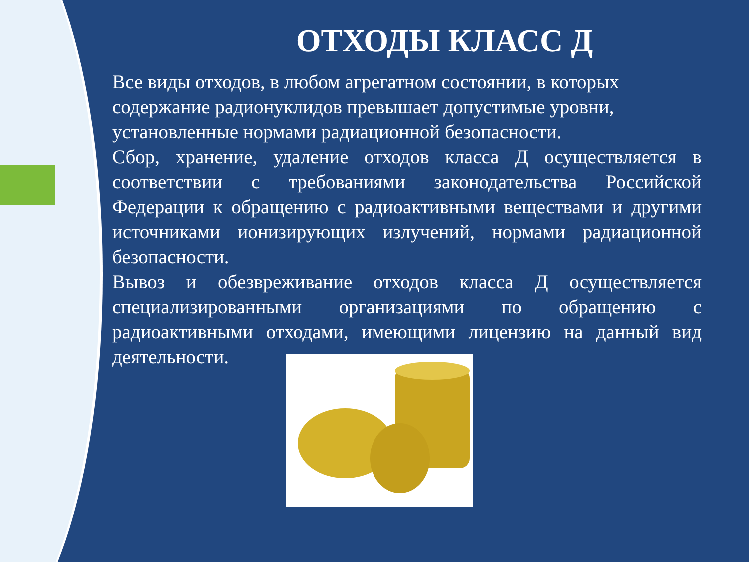ОТХОДЫ КЛАСС Д
Все виды отходов, в любом агрегатном состоянии, в которых содержание радионуклидов превышает допустимые уровни, установленные нормами радиационной безопасности.
Сбор, хранение, удаление отходов класса Д осуществляется в соответствии с требованиями законодательства Российской Федерации к обращению с радиоактивными веществами и другими источниками ионизирующих излучений, нормами радиационной безопасности.
Вывоз и обезвреживание отходов класса Д осуществляется специализированными организациями по обращению с радиоактивными отходами, имеющими лицензию на данный вид деятельности.